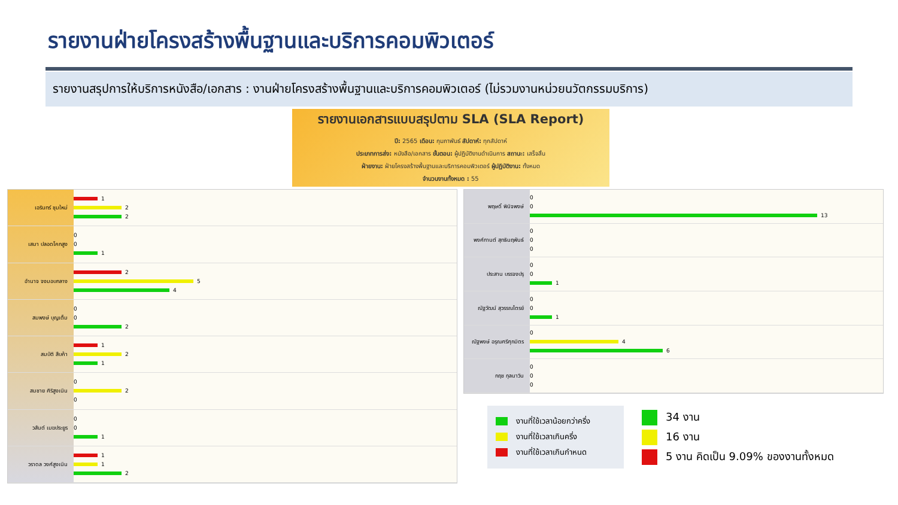รายงานฝ่ายโครงสร้างพื้นฐานและบริการคอมพิวเตอร์
รายงานสรุปการให้บริการหนังสือ/เอกสาร : งานฝ่ายโครงสร้างพื้นฐานและบริการคอมพิวเตอร์ (ไม่รวมงานหน่วยนวัตกรรมบริการ)
รายงานเอกสารแบบสรุปตาม SLA (SLA Report)
ปี: 2565 เดือน: กุมภาพันธ์ สัปดาห์: ทุกสัปดาห์
ประเภทการส่ง: หนังสือ/เอกสาร ขั้นตอน: ผู้ปฏิบัติงานดำเนินการ สถานะ: เสร็จสิ้น
ฝ่ายงาน: ฝ่ายโครงสร้างพื้นฐานและบริการคอมพิวเตอร์ ผู้ปฏิบัติงาน: ทั้งหมด
จำนวนงานทั้งหมด : 55
เอรินทร์ ชุมใหม่
เสมา ปลอดโคกสูง
อำนาจ จงมอบกลาง
สมพงษ์ บุญเต็ม
สมบัติ สืบค้า
สมชาย ศิริสูงเนิน
วสันต์ เมฆประยูร
วราดล วงศ์สูงเนิน
1
2
2
0
0
1
2
5
4
0
0
2
1
2
1
0
2
0
0
0
1
1
1
2
พฤษดิ์ พินิจพงษ์
พงศ์กานต์ สุทธินฤพันธ์
ประสาน บรรจงปรุ
ณัฐวัฒน์ สุวรรณไตรย์
ณัฐพงษ์ อรุณศรีศุภมิตร
กฤช กุลนาวิน
0
0
13
0
0
0
0
0
1
0
0
1
0
4
6
0
0
0
งานที่ใช้เวลาน้อยกว่าครึ่ง
งานที่ใช้เวลาเกินครึ่ง
งานที่ใช้เวลาเกินกำหนด
34 งาน
16 งาน
5 งาน คิดเป็น 9.09% ของงานทั้งหมด